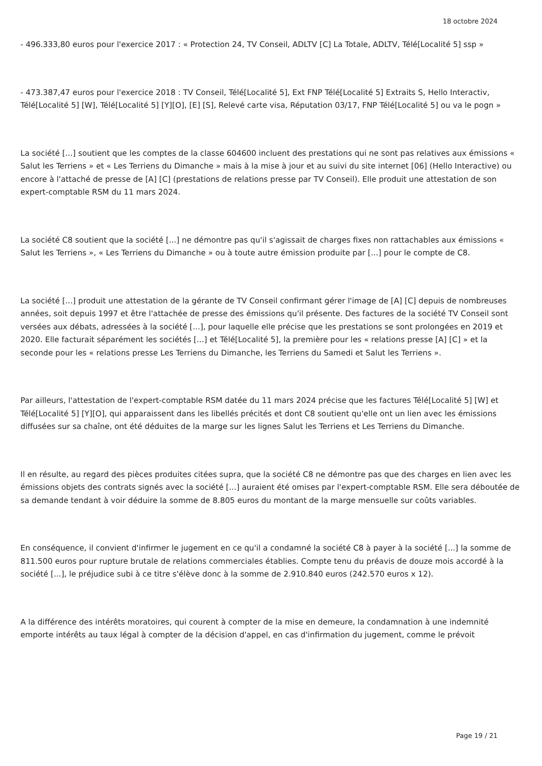18 octobre 2024
- 496.333,80 euros pour l'exercice 2017 : « Protection 24, TV Conseil, ADLTV [C] La Totale, ADLTV, Télé[Localité 5] ssp »
- 473.387,47 euros pour l'exercice 2018 : TV Conseil, Télé[Localité 5], Ext FNP Télé[Localité 5] Extraits S, Hello Interactiv, Télé[Localité 5] [W], Télé[Localité 5] [Y][O], [E] [S], Relevé carte visa, Réputation 03/17, FNP Télé[Localité 5] ou va le pogn »
La société [...] soutient que les comptes de la classe 604600 incluent des prestations qui ne sont pas relatives aux émissions « Salut les Terriens » et « Les Terriens du Dimanche » mais à la mise à jour et au suivi du site internet [06] (Hello Interactive) ou encore à l'attaché de presse de [A] [C] (prestations de relations presse par TV Conseil). Elle produit une attestation de son expert-comptable RSM du 11 mars 2024.
La société C8 soutient que la société [...] ne démontre pas qu'il s'agissait de charges fixes non rattachables aux émissions « Salut les Terriens », « Les Terriens du Dimanche » ou à toute autre émission produite par [...] pour le compte de C8.
La société [...] produit une attestation de la gérante de TV Conseil confirmant gérer l'image de [A] [C] depuis de nombreuses années, soit depuis 1997 et être l'attachée de presse des émissions qu'il présente. Des factures de la société TV Conseil sont versées aux débats, adressées à la société [...], pour laquelle elle précise que les prestations se sont prolongées en 2019 et 2020. Elle facturait séparément les sociétés [...] et Télé[Localité 5], la première pour les « relations presse [A] [C] » et la seconde pour les « relations presse Les Terriens du Dimanche, les Terriens du Samedi et Salut les Terriens ».
Par ailleurs, l'attestation de l'expert-comptable RSM datée du 11 mars 2024 précise que les factures Télé[Localité 5] [W] et Télé[Localité 5] [Y][O], qui apparaissent dans les libellés précités et dont C8 soutient qu'elle ont un lien avec les émissions diffusées sur sa chaîne, ont été déduites de la marge sur les lignes Salut les Terriens et Les Terriens du Dimanche.
Il en résulte, au regard des pièces produites citées supra, que la société C8 ne démontre pas que des charges en lien avec les émissions objets des contrats signés avec la société [...] auraient été omises par l'expert-comptable RSM. Elle sera déboutée de sa demande tendant à voir déduire la somme de 8.805 euros du montant de la marge mensuelle sur coûts variables.
En conséquence, il convient d'infirmer le jugement en ce qu'il a condamné la société C8 à payer à la société [...] la somme de 811.500 euros pour rupture brutale de relations commerciales établies. Compte tenu du préavis de douze mois accordé à la société [...], le préjudice subi à ce titre s'élève donc à la somme de 2.910.840 euros (242.570 euros x 12).
A la différence des intérêts moratoires, qui courent à compter de la mise en demeure, la condamnation à une indemnité emporte intérêts au taux légal à compter de la décision d'appel, en cas d'infirmation du jugement, comme le prévoit
Page 19 / 21